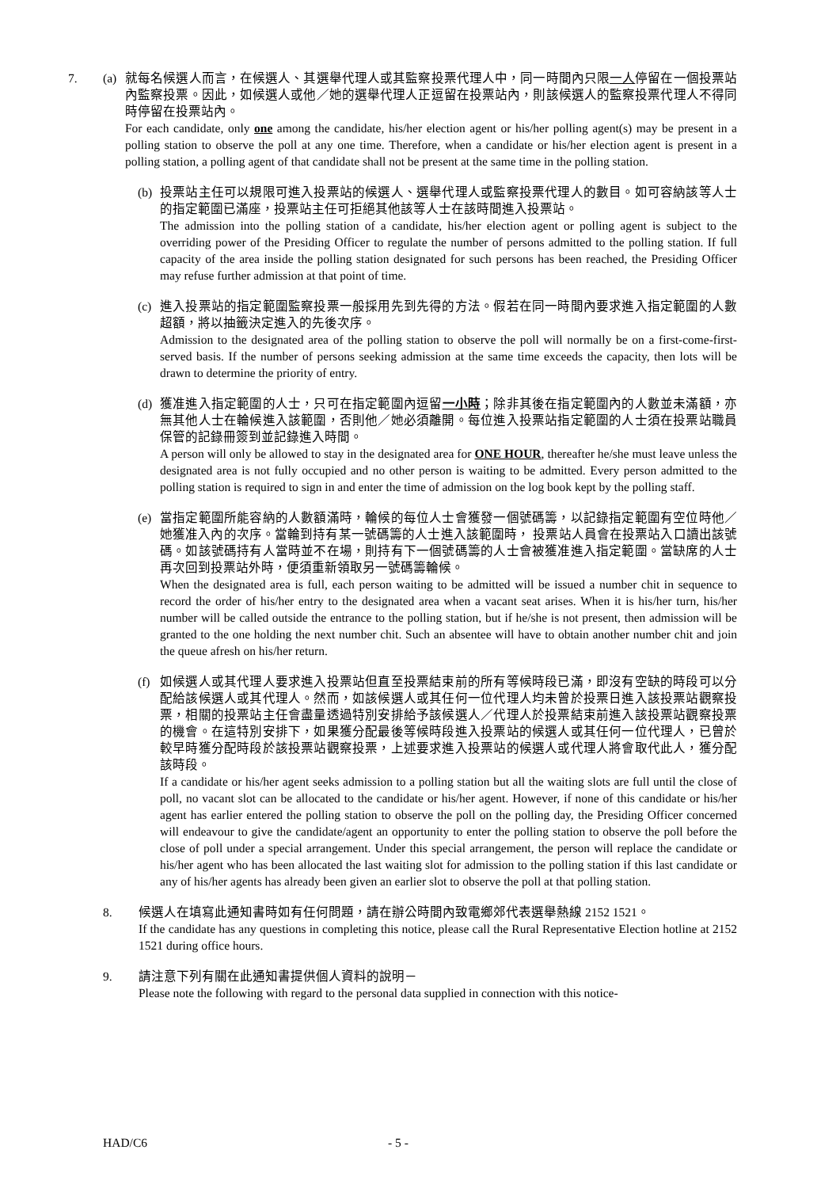7. (a) 就每名候選人而言，在候選人、其選舉代理人或其監察投票代理人中，同一時間內只限一人停留在一個投票站內監察投票。因此，如候選人或他／她的選舉代理人正逗留在投票站內，則該候選人的監察投票代理人不得同時停留在投票站內。
For each candidate, only one among the candidate, his/her election agent or his/her polling agent(s) may be present in a polling station to observe the poll at any one time. Therefore, when a candidate or his/her election agent is present in a polling station, a polling agent of that candidate shall not be present at the same time in the polling station.
(b) 投票站主任可以規限可進入投票站的候選人、選舉代理人或監察投票代理人的數目。如可容納該等人士的指定範圍已滿座，投票站主任可拒絕其他該等人士在該時間進入投票站。
The admission into the polling station of a candidate, his/her election agent or polling agent is subject to the overriding power of the Presiding Officer to regulate the number of persons admitted to the polling station. If full capacity of the area inside the polling station designated for such persons has been reached, the Presiding Officer may refuse further admission at that point of time.
(c) 進入投票站的指定範圍監察投票一般採用先到先得的方法。假若在同一時間內要求進入指定範圍的人數超額，將以抽籤決定進入的先後次序。
Admission to the designated area of the polling station to observe the poll will normally be on a first-come-first-served basis. If the number of persons seeking admission at the same time exceeds the capacity, then lots will be drawn to determine the priority of entry.
(d) 獲准進入指定範圍的人士，只可在指定範圍內逗留一小時；除非其後在指定範圍內的人數並未滿額，亦無其他人士在輪候進入該範圍，否則他／她必須離開。每位進入投票站指定範圍的人士須在投票站職員保管的記錄冊簽到並記錄進入時間。
A person will only be allowed to stay in the designated area for ONE HOUR, thereafter he/she must leave unless the designated area is not fully occupied and no other person is waiting to be admitted. Every person admitted to the polling station is required to sign in and enter the time of admission on the log book kept by the polling staff.
(e) 當指定範圍所能容納的人數額滿時，輪候的每位人士會獲發一個號碼籌，以記錄指定範圍有空位時他／她獲准入內的次序。當輪到持有某一號碼籌的人士進入該範圍時， 投票站人員會在投票站入口讀出該號碼。如該號碼持有人當時並不在場，則持有下一個號碼籌的人士會被獲准進入指定範圍。當缺席的人士再次回到投票站外時，便須重新領取另一號碼籌輪候。
When the designated area is full, each person waiting to be admitted will be issued a number chit in sequence to record the order of his/her entry to the designated area when a vacant seat arises. When it is his/her turn, his/her number will be called outside the entrance to the polling station, but if he/she is not present, then admission will be granted to the one holding the next number chit. Such an absentee will have to obtain another number chit and join the queue afresh on his/her return.
(f) 如候選人或其代理人要求進入投票站但直至投票結束前的所有等候時段已滿，即沒有空缺的時段可以分配給該候選人或其代理人。然而，如該候選人或其任何一位代理人均未曾於投票日進入該投票站觀察投票，相關的投票站主任會盡量透過特別安排給予該候選人／代理人於投票結束前進入該投票站觀察投票的機會。在這特別安排下，如果獲分配最後等候時段進入投票站的候選人或其任何一位代理人，已曾於較早時獲分配時段於該投票站觀察投票，上述要求進入投票站的候選人或代理人將會取代此人，獲分配該時段。
If a candidate or his/her agent seeks admission to a polling station but all the waiting slots are full until the close of poll, no vacant slot can be allocated to the candidate or his/her agent. However, if none of this candidate or his/her agent has earlier entered the polling station to observe the poll on the polling day, the Presiding Officer concerned will endeavour to give the candidate/agent an opportunity to enter the polling station to observe the poll before the close of poll under a special arrangement. Under this special arrangement, the person will replace the candidate or his/her agent who has been allocated the last waiting slot for admission to the polling station if this last candidate or any of his/her agents has already been given an earlier slot to observe the poll at that polling station.
8. 候選人在填寫此通知書時如有任何問題，請在辦公時間內致電鄉郊代表選舉熱線 2152 1521。
If the candidate has any questions in completing this notice, please call the Rural Representative Election hotline at 2152 1521 during office hours.
9. 請注意下列有關在此通知書提供個人資料的說明－
Please note the following with regard to the personal data supplied in connection with this notice-
HAD/C6 - 5 -